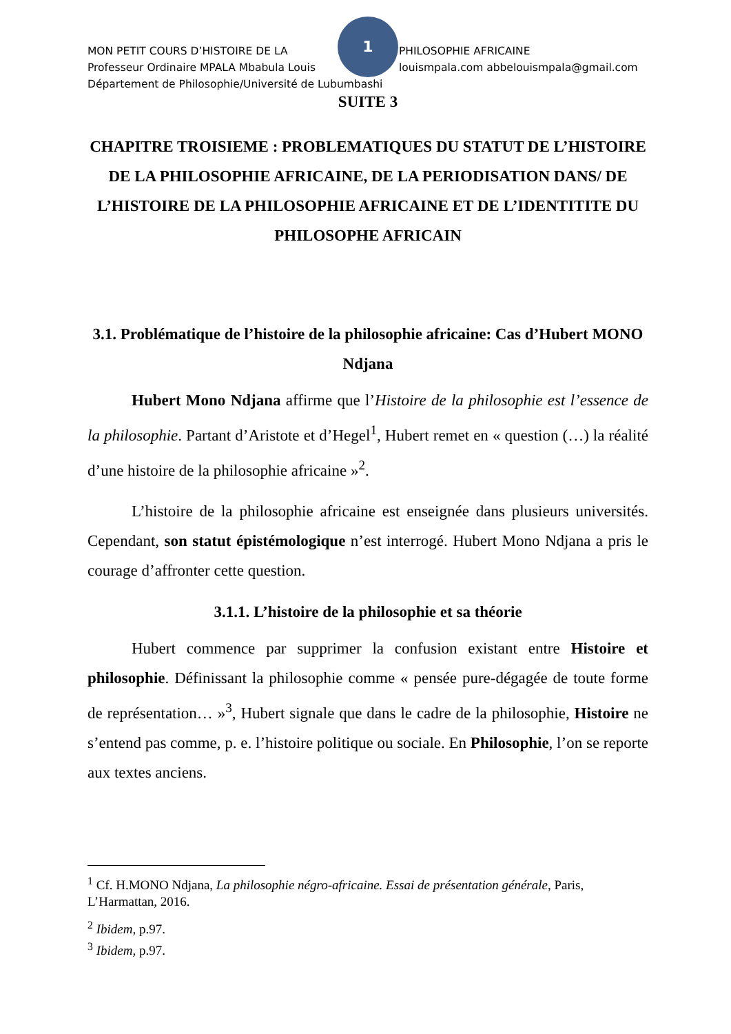1
MON PETIT COURS D’HISTOIRE DE LA PHILOSOPHIE AFRICAINE
Professeur Ordinaire MPALA Mbabula Louis louismpala.com abbelouismpala@gmail.com
Département de Philosophie/Université de Lubumbashi
SUITE 3
CHAPITRE TROISIEME : PROBLEMATIQUES DU STATUT DE L’HISTOIRE DE LA PHILOSOPHIE AFRICAINE, DE LA PERIODISATION DANS/ DE L’HISTOIRE DE LA PHILOSOPHIE AFRICAINE ET DE L’IDENTITITE DU PHILOSOPHE AFRICAIN
3.1. Problématique de l’histoire de la philosophie africaine: Cas d’Hubert MONO Ndjana
Hubert Mono Ndjana affirme que l’Histoire de la philosophie est l’essence de la philosophie. Partant d’Aristote et d’Hegel<sup>1</sup>, Hubert remet en « question (…) la réalité d’une histoire de la philosophie africaine »<sup>2</sup>.
L’histoire de la philosophie africaine est enseignée dans plusieurs universités. Cependant, son statut épistémologique n’est interrogé. Hubert Mono Ndjana a pris le courage d’affronter cette question.
3.1.1. L’histoire de la philosophie et sa théorie
Hubert commence par supprimer la confusion existant entre Histoire et philosophie. Définissant la philosophie comme « pensée pure-dégagée de toute forme de représentation… »<sup>3</sup>, Hubert signale que dans le cadre de la philosophie, Histoire ne s’entend pas comme, p. e. l’histoire politique ou sociale. En Philosophie, l’on se reporte aux textes anciens.
<sup>1</sup> Cf. H.MONO Ndjana, La philosophie négro-africaine. Essai de présentation générale, Paris, L’Harmattan, 2016.
<sup>2</sup> Ibidem, p.97.
<sup>3</sup> Ibidem, p.97.